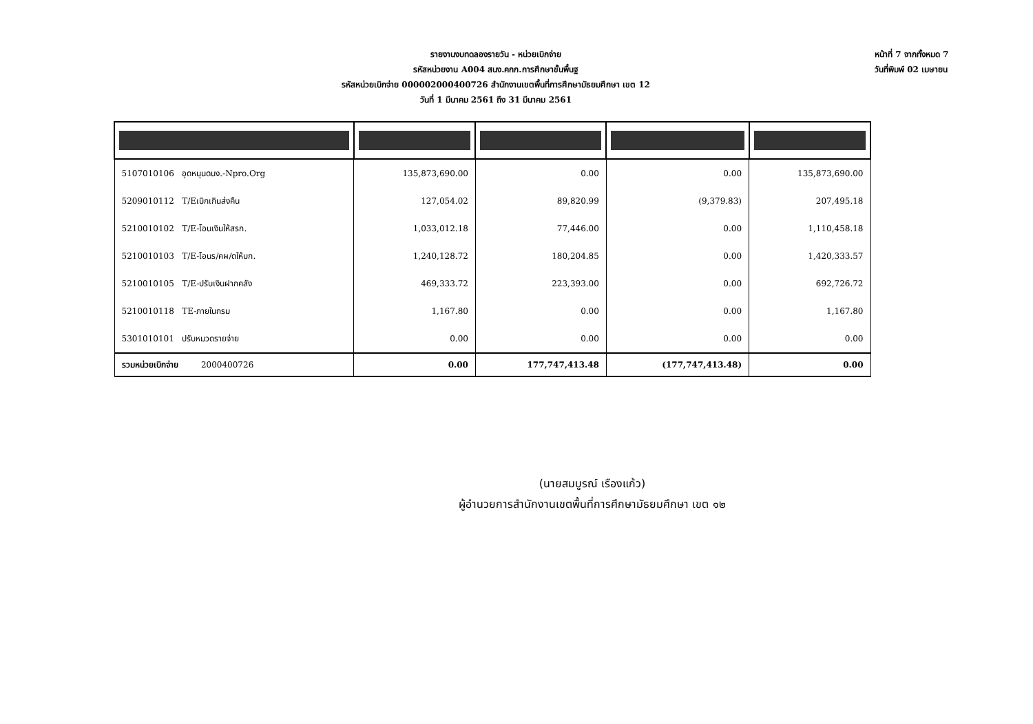รายงานงบทดลองรายวัน - หน่วยเบิกจ่าย
รหัสหน่วยงาน A004 สนง.คกก.การศึกษาขั้นพื้นฐ
รหัสหน่วยเบิกจ่าย 000002000400726 สำนักงานเขตพื้นที่การศึกษามัธยมศึกษา เขต 12
วันที่ 1 มีนาคม 2561 ถึง 31 มีนาคม 2561
หน้าที่ 7 จากทั้งหมด 7
วันที่พิมพ์ 02 เมษายน
| 5107010106 อุดหนุนดนง.-Npro.Org | 135,873,690.00 | 0.00 | 0.00 | 135,873,690.00 |
| 5209010112 T/Eเบิกเกินส่งคืน | 127,054.02 | 89,820.99 | (9,379.83) | 207,495.18 |
| 5210010102 T/E-โอนเงินให้สรก. | 1,033,012.18 | 77,446.00 | 0.00 | 1,110,458.18 |
| 5210010103 T/E-โอนร/คผ/ดให้บก. | 1,240,128.72 | 180,204.85 | 0.00 | 1,420,333.57 |
| 5210010105 T/E-ปรับเงินฝากคลัง | 469,333.72 | 223,393.00 | 0.00 | 692,726.72 |
| 5210010118 TE-ภายในกรม | 1,167.80 | 0.00 | 0.00 | 1,167.80 |
| 5301010101 ปรับหมวดรายจ่าย | 0.00 | 0.00 | 0.00 | 0.00 |
| รวมหน่วยเบิกจ่าย 2000400726 | 0.00 | 177,747,413.48 | (177,747,413.48) | 0.00 |
(นายสมบูรณ์ เรืองแก้ว)
ผู้อำนวยการสำนักงานเขตพื้นที่การศึกษามัธยมศึกษา เขต ๑๒